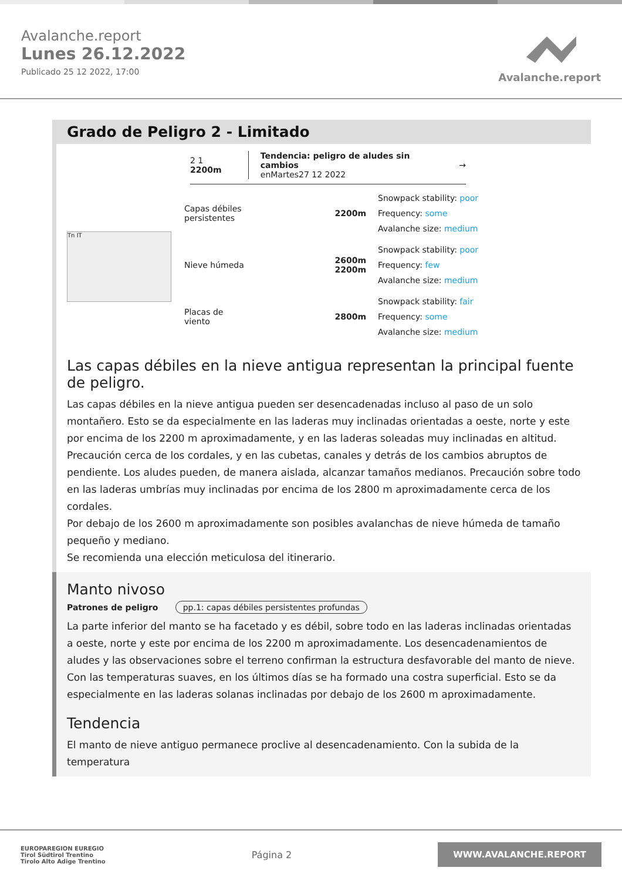Avalanche.report
Lunes 26.12.2022
Publicado 25 12 2022, 17:00
Avalanche.report
Grado de Peligro 2 - Limitado
2 1 2200m Tendencia: peligro de aludes sin cambios
enMartes27 12 2022 →
Tn IT
Capas débiles persistentes
2200m
Snowpack stability: poor
Frequency: some
Avalanche size: medium
Nieve húmeda
2600m
2200m
Snowpack stability: poor
Frequency: few
Avalanche size: medium
Placas de viento
2800m
Snowpack stability: fair
Frequency: some
Avalanche size: medium
Las capas débiles en la nieve antigua representan la principal fuente de peligro.
Las capas débiles en la nieve antigua pueden ser desencadenadas incluso al paso de un solo montañero. Esto se da especialmente en las laderas muy inclinadas orientadas a oeste, norte y este por encima de los 2200 m aproximadamente, y en las laderas soleadas muy inclinadas en altitud. Precaución cerca de los cordales, y en las cubetas, canales y detrás de los cambios abruptos de pendiente. Los aludes pueden, de manera aislada, alcanzar tamaños medianos. Precaución sobre todo en las laderas umbrías muy inclinadas por encima de los 2800 m aproximadamente cerca de los cordales.
Por debajo de los 2600 m aproximadamente son posibles avalanchas de nieve húmeda de tamaño pequeño y mediano.
Se recomienda una elección meticulosa del itinerario.
Manto nivoso
Patrones de peligro pp.1: capas débiles persistentes profundas
La parte inferior del manto se ha facetado y es débil, sobre todo en las laderas inclinadas orientadas a oeste, norte y este por encima de los 2200 m aproximadamente. Los desencadenamientos de aludes y las observaciones sobre el terreno confirman la estructura desfavorable del manto de nieve.
Con las temperaturas suaves, en los últimos días se ha formado una costra superficial. Esto se da especialmente en las laderas solanas inclinadas por debajo de los 2600 m aproximadamente.
Tendencia
El manto de nieve antiguo permanece proclive al desencadenamiento. Con la subida de la temperatura
EUROPAREGION EUREGIO
Tirol Südtirol Trentino
Tirolo Alto Adige Trentino
Página 2
WWW.AVALANCHE.REPORT